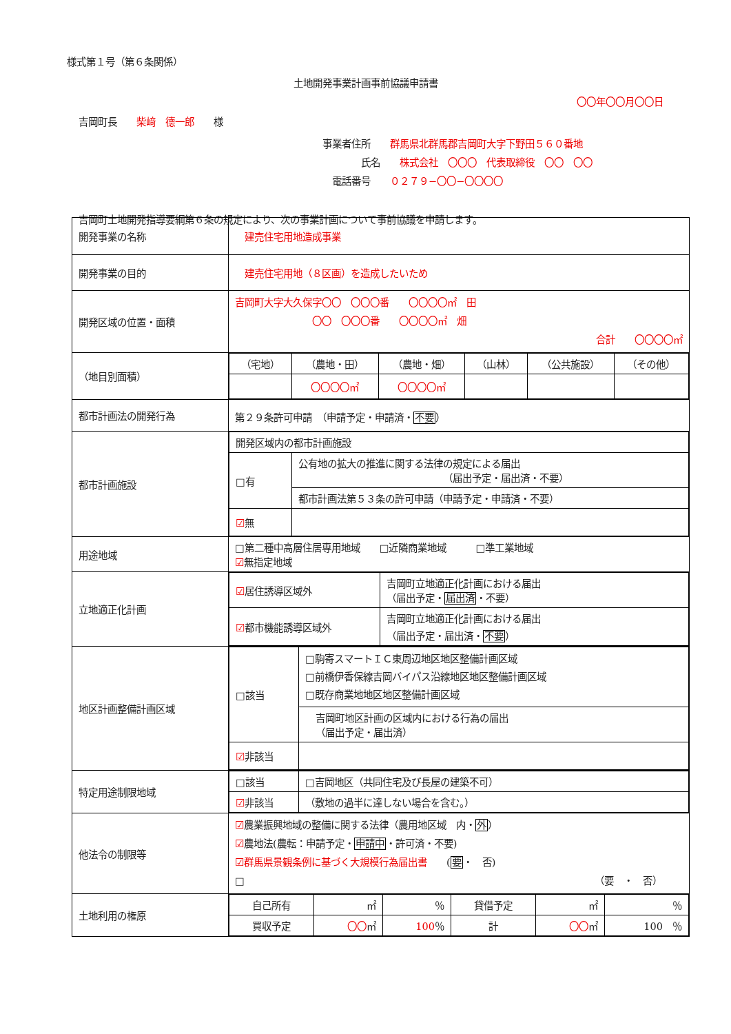様式第１号（第６条関係）
土地開発事業計画事前協議申請書
〇〇年〇〇月〇〇日
吉岡町長　　柴﨑　德一郎　　様
事業者住所　　群馬県北群馬郡吉岡町大字下野田５６０番地
　　　　氏名　　株式会社　〇〇〇　代表取締役　〇〇　〇〇
　電話番号　　０２７９−〇〇−〇〇〇〇
吉岡町土地開発指導要綱第６条の規定により、次の事業計画について事前協議を申請します。
| 開発事業の名称 | 建売住宅用地造成事業 |
| 開発事業の目的 | 建売住宅用地（８区画）を造成したいため |
| 開発区域の位置・面積 | 吉岡町大字大久保字〇〇 〇〇〇番 〇〇〇〇㎡ 田 〇〇 〇〇〇番 〇〇〇〇㎡ 畑 合計 〇〇〇〇㎡ |
| （地目別面積） | / （宅地） / （農地・田） / （農地・畑） / （山林） / （公共施設） / （その他） / / / 〇〇〇〇㎡ / 〇〇〇〇㎡ / / / / |
| 都市計画法の開発行為 | 第２９条許可申請 （申請予定・申請済・ 不要 ） |
| 都市計画施設 | / 開発区域内の都市計画施設 / / / □有 / 公有地の拡大の推進に関する法律の規定による届出 （届出予定・届出済・不要） / / / 都市計画法第５３条の許可申請（申請予定・申請済・不要） / / ☑ 無 / / |
| 用途地域 | □第二種中高層住居専用地域 □近隣商業地域 □準工業地域 ☑ 無指定地域 |
| 立地適正化計画 | / ☑ 居住誘導区域外 / 吉岡町立地適正化計画における届出 （届出予定・ 届出済 ・不要） / / ☑ 都市機能誘導区域外 / 吉岡町立地適正化計画における届出 （届出予定・届出済・ 不要 ） / |
| 地区計画整備計画区域 | / □該当 / □駒寄スマートＩＣ東周辺地区地区整備計画区域 □前橋伊香保線吉岡バイパス沿線地区地区整備計画区域 □既存商業地地区地区整備計画区域 / / / 吉岡町地区計画の区域内における行為の届出 （届出予定・届出済） / / ☑ 非該当 / / |
| 特定用途制限地域 | / □該当 / □吉岡地区（共同住宅及び長屋の建築不可） / / ☑ 非該当 / （敷地の過半に達しない場合を含む。） / |
| 他法令の制限等 | ☑ 農業振興地域の整備に関する法律（農用地区域 内・ 外 ） ☑ 農地法(農転：申請予定・ 申請中 ・許可済・不要) ☑群馬県景観条例に基づく大規模行為届出書 ( 要 ・ 否) □ （要 ・ 否） |
| 土地利用の権原 | / 自己所有 / ㎡ / ％ / 貸借予定 / ㎡ / ％ / / 買収予定 / 〇〇 ㎡ / 100 ％ / 計 / 〇〇 ㎡ / 100 ％ / |